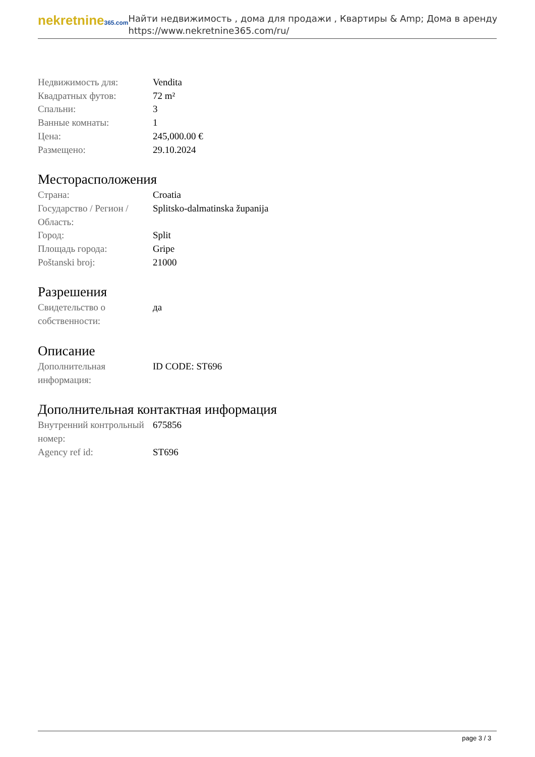nekretnine365.com
Найти недвижимость , дома для продажи , Квартиры & Amp; Дома в аренду
https://www.nekretnine365.com/ru/
| Недвижимость для: | Vendita |
| Квадратных футов: | 72 m² |
| Спальни: | 3 |
| Ванные комнаты: | 1 |
| Цена: | 245,000.00 € |
| Размещено: | 29.10.2024 |
Месторасположения
| Страна: | Croatia |
| Государство / Регион / Область: | Splitsko-dalmatinska županija |
| Город: | Split |
| Площадь города: | Gripe |
| Poštanski broj: | 21000 |
Разрешения
| Свидетельство о собственности: | да |
Описание
| Дополнительная информация: | ID CODE: ST696 |
Дополнительная контактная информация
| Внутренний контрольный номер: | 675856 |
| Agency ref id: | ST696 |
page 3 / 3